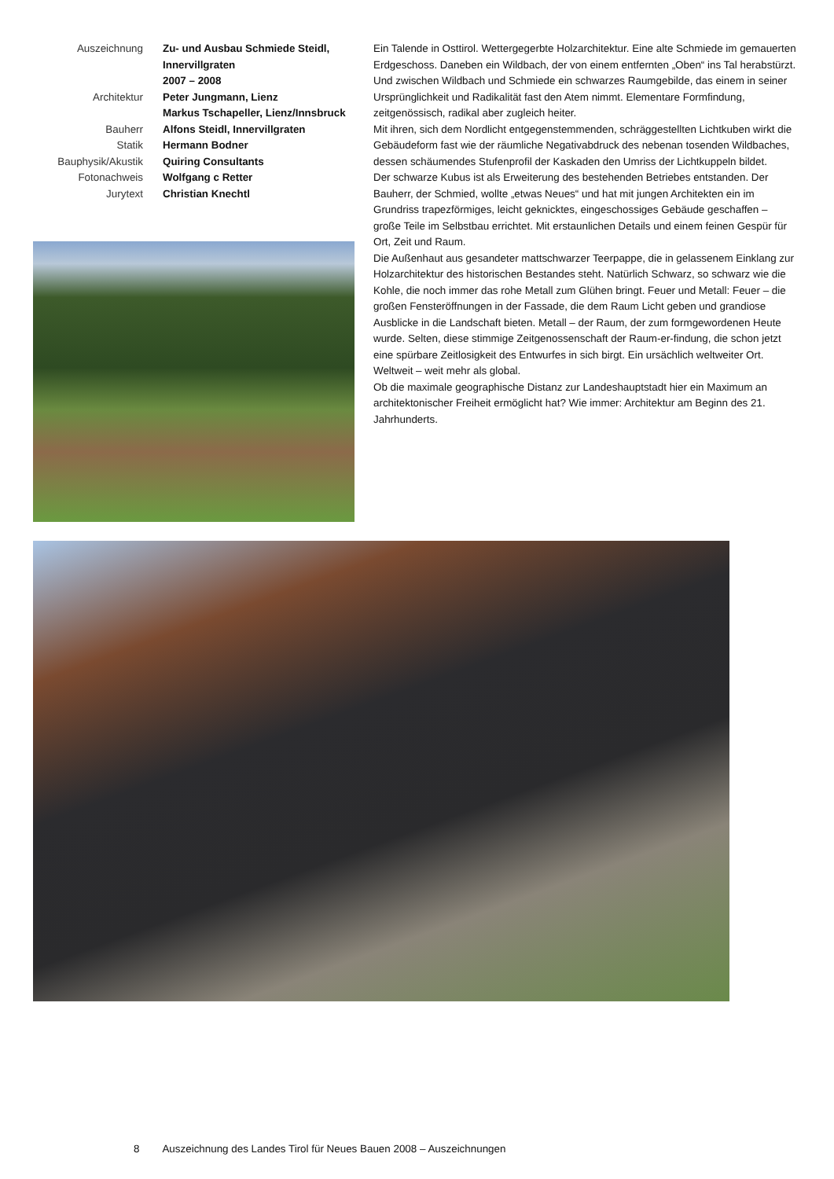Auszeichnung
Zu- und Ausbau Schmiede Steidl, Innervillgraten
2007 – 2008
Architektur
Peter Jungmann, Lienz
Markus Tschapeller, Lienz/Innsbruck
Bauherr
Alfons Steidl, Innervillgraten
Statik
Hermann Bodner
Bauphysik/Akustik
Quiring Consultants
Fotonachweis
Wolfgang c Retter
Jurytext
Christian Knechtl
Ein Talende in Osttirol. Wettergegerbte Holzarchitektur. Eine alte Schmiede im gemauerten Erdgeschoss. Daneben ein Wildbach, der von einem entfernten „Oben“ ins Tal herabstürzt. Und zwischen Wildbach und Schmiede ein schwarzes Raumgebilde, das einem in seiner Ursprünglichkeit und Radikalität fast den Atem nimmt. Elementare Formfindung, zeitgenössisch, radikal aber zugleich heiter.
Mit ihren, sich dem Nordlicht entgegenstemmenden, schräggestellten Lichtkuben wirkt die Gebäudeform fast wie der räumliche Negativabdruck des nebenan tosenden Wildbaches, dessen schäumendes Stufenprofil der Kaskaden den Umriss der Lichtkuppeln bildet.
Der schwarze Kubus ist als Erweiterung des bestehenden Betriebes entstanden. Der Bauherr, der Schmied, wollte „etwas Neues“ und hat mit jungen Architekten ein im Grundriss trapezförmiges, leicht geknicktes, eingeschossiges Gebäude geschaffen – große Teile im Selbstbau errichtet. Mit erstaunlichen Details und einem feinen Gespür für Ort, Zeit und Raum.
Die Außenhaut aus gesandeter mattschwarzer Teerpappe, die in gelassenem Einklang zur Holzarchitektur des historischen Bestandes steht. Natürlich Schwarz, so schwarz wie die Kohle, die noch immer das rohe Metall zum Glühen bringt. Feuer und Metall: Feuer – die großen Fensteröffnungen in der Fassade, die dem Raum Licht geben und grandiose Ausblicke in die Landschaft bieten. Metall – der Raum, der zum formgewordenen Heute wurde. Selten, diese stimmige Zeitgenossenschaft der Raum-er-findung, die schon jetzt eine spürbare Zeitlosigkeit des Entwurfes in sich birgt. Ein ursächlich weltweiter Ort. Weltweit – weit mehr als global.
Ob die maximale geographische Distanz zur Landeshauptstadt hier ein Maximum an architektonischer Freiheit ermöglicht hat? Wie immer: Architektur am Beginn des 21. Jahrhunderts.
8 Auszeichnung des Landes Tirol für Neues Bauen 2008 – Auszeichnungen